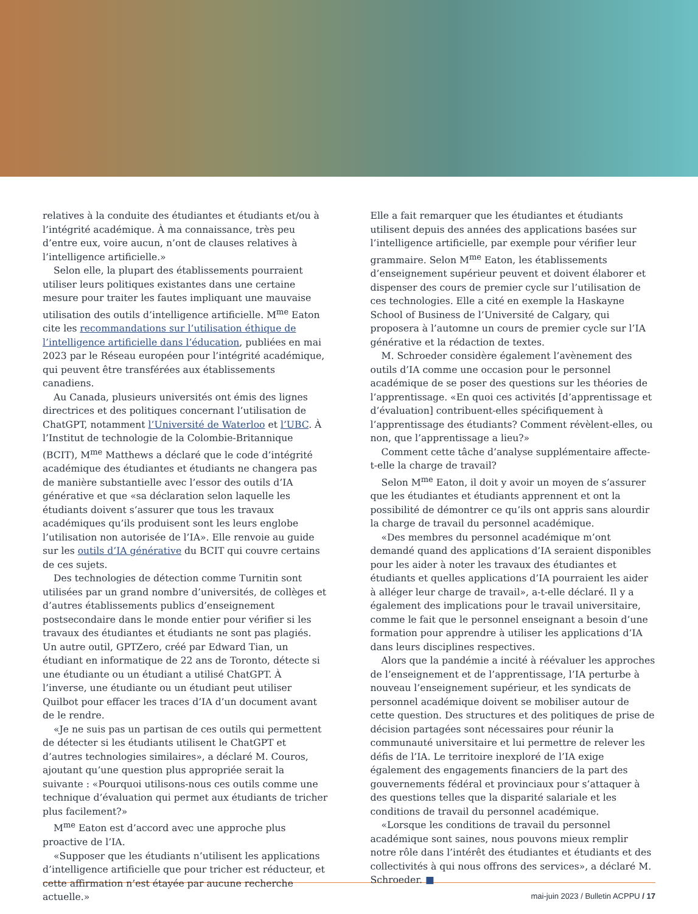relatives à la conduite des étudiantes et étudiants et/ou à l’intégrité académique. À ma connaissance, très peu d’entre eux, voire aucun, n’ont de clauses relatives à l’intelligence artificielle.»
Selon elle, la plupart des établissements pourraient utiliser leurs politiques existantes dans une certaine mesure pour traiter les fautes impliquant une mauvaise utilisation des outils d’intelligence artificielle. M<sup>me</sup> Eaton cite les recommandations sur l’utilisation éthique de l’intelligence artificielle dans l’éducation, publiées en mai 2023 par le Réseau européen pour l’intégrité académique, qui peuvent être transférées aux établissements canadiens.
Au Canada, plusieurs universités ont émis des lignes directrices et des politiques concernant l’utilisation de ChatGPT, notamment l’Université de Waterloo et l’UBC. À l’Institut de technologie de la Colombie-Britannique (BCIT), M<sup>me</sup> Matthews a déclaré que le code d’intégrité académique des étudiantes et étudiants ne changera pas de manière substantielle avec l’essor des outils d’IA générative et que «sa déclaration selon laquelle les étudiants doivent s’assurer que tous les travaux académiques qu’ils produisent sont les leurs englobe l’utilisation non autorisée de l’IA». Elle renvoie au guide sur les outils d’IA générative du BCIT qui couvre certains de ces sujets.
Des technologies de détection comme Turnitin sont utilisées par un grand nombre d’universités, de collèges et d’autres établissements publics d’enseignement postsecondaire dans le monde entier pour vérifier si les travaux des étudiantes et étudiants ne sont pas plagiés. Un autre outil, GPTZero, créé par Edward Tian, un étudiant en informatique de 22 ans de Toronto, détecte si une étudiante ou un étudiant a utilisé ChatGPT. À l’inverse, une étudiante ou un étudiant peut utiliser Quilbot pour effacer les traces d’IA d’un document avant de le rendre.
«Je ne suis pas un partisan de ces outils qui permettent de détecter si les étudiants utilisent le ChatGPT et d’autres technologies similaires», a déclaré M. Couros, ajoutant qu’une question plus appropriée serait la suivante : «Pourquoi utilisons-nous ces outils comme une technique d’évaluation qui permet aux étudiants de tricher plus facilement?»
M<sup>me</sup> Eaton est d’accord avec une approche plus proactive de l’IA.
«Supposer que les étudiants n’utilisent les applications d’intelligence artificielle que pour tricher est réducteur, et cette affirmation n’est étayée par aucune recherche actuelle.»
Elle a fait remarquer que les étudiantes et étudiants utilisent depuis des années des applications basées sur l’intelligence artificielle, par exemple pour vérifier leur grammaire. Selon M<sup>me</sup> Eaton, les établissements d’enseignement supérieur peuvent et doivent élaborer et dispenser des cours de premier cycle sur l’utilisation de ces technologies. Elle a cité en exemple la Haskayne School of Business de l’Université de Calgary, qui proposera à l’automne un cours de premier cycle sur l’IA générative et la rédaction de textes.
M. Schroeder considère également l’avènement des outils d’IA comme une occasion pour le personnel académique de se poser des questions sur les théories de l’apprentissage. «En quoi ces activités [d’apprentissage et d’évaluation] contribuent-elles spécifiquement à l’apprentissage des étudiants? Comment révèlent-elles, ou non, que l’apprentissage a lieu?»
Comment cette tâche d’analyse supplémentaire affecte-t-elle la charge de travail?
Selon M<sup>me</sup> Eaton, il doit y avoir un moyen de s’assurer que les étudiantes et étudiants apprennent et ont la possibilité de démontrer ce qu’ils ont appris sans alourdir la charge de travail du personnel académique.
«Des membres du personnel académique m’ont demandé quand des applications d’IA seraient disponibles pour les aider à noter les travaux des étudiantes et étudiants et quelles applications d’IA pourraient les aider à alléger leur charge de travail», a-t-elle déclaré. Il y a également des implications pour le travail universitaire, comme le fait que le personnel enseignant a besoin d’une formation pour apprendre à utiliser les applications d’IA dans leurs disciplines respectives.
Alors que la pandémie a incité à réévaluer les approches de l’enseignement et de l’apprentissage, l’IA perturbe à nouveau l’enseignement supérieur, et les syndicats de personnel académique doivent se mobiliser autour de cette question. Des structures et des politiques de prise de décision partagées sont nécessaires pour réunir la communauté universitaire et lui permettre de relever les défis de l’IA. Le territoire inexploré de l’IA exige également des engagements financiers de la part des gouvernements fédéral et provinciaux pour s’attaquer à des questions telles que la disparité salariale et les conditions de travail du personnel académique.
«Lorsque les conditions de travail du personnel académique sont saines, nous pouvons mieux remplir notre rôle dans l’intérêt des étudiantes et étudiants et des collectivités à qui nous offrons des services», a déclaré M. Schroeder. ■
mai-juin 2023 / Bulletin ACPPU / 17